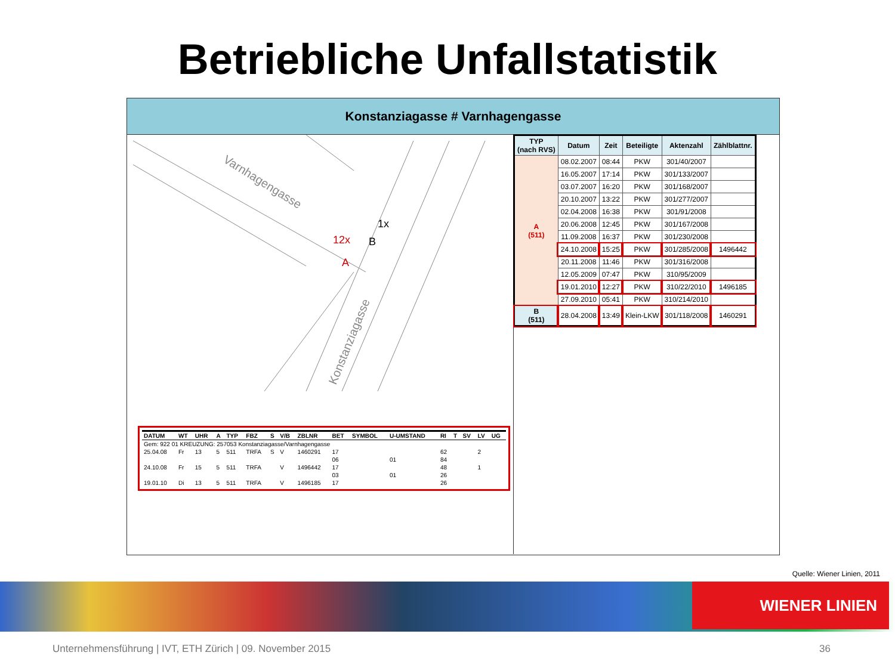Betriebliche Unfallstatistik
Konstanziagasse # Varnhagengasse
Varnhagengasse
Konstanziagasse
12x
A
B
1x
| DATUM | WT | UHR | A | TYP | FBZ | S | V/B | ZBLNR | BET | SYMBOL | U-UMSTAND | RI | T | SV | LV | UG |
| Gem: 922 01 KREUZUNG: 257053 Konstanziagasse/Varnhagengasse | | | | | | | | | | | | | | | | |
| 25.04.08 | Fr | 13 | 5 | 511 | TRFA | S | V | 1460291 | 17 | | | 62 | | | 2 | |
| | | | | | | | | | 06 | | 01 | 84 | | | | |
| 24.10.08 | Fr | 15 | 5 | 511 | TRFA | | V | 1496442 | 17 | | | 48 | | | 1 | |
| | | | | | | | | | 03 | | 01 | 26 | | | | |
| 19.01.10 | Di | 13 | 5 | 511 | TRFA | | V | 1496185 | 17 | | | 26 | | | | |
| TYP (nach RVS) | Datum | Zeit | Beteiligte | Aktenzahl | Zählblattnr. |
| --- | --- | --- | --- | --- | --- |
| A (511) | 08.02.2007 | 08:44 | PKW | 301/40/2007 | |
| | 16.05.2007 | 17:14 | PKW | 301/133/2007 | |
| | 03.07.2007 | 16:20 | PKW | 301/168/2007 | |
| | 20.10.2007 | 13:22 | PKW | 301/277/2007 | |
| | 02.04.2008 | 16:38 | PKW | 301/91/2008 | |
| | 20.06.2008 | 12:45 | PKW | 301/167/2008 | |
| | 11.09.2008 | 16:37 | PKW | 301/230/2008 | |
| | 24.10.2008 | 15:25 | PKW | 301/285/2008 | 1496442 |
| | 20.11.2008 | 11:46 | PKW | 301/316/2008 | |
| | 12.05.2009 | 07:47 | PKW | 310/95/2009 | |
| | 19.01.2010 | 12:27 | PKW | 310/22/2010 | 1496185 |
| | 27.09.2010 | 05:41 | PKW | 310/214/2010 | |
| B (511) | 28.04.2008 | 13:49 | Klein-LKW | 301/118/2008 | 1460291 |
Quelle: Wiener Linien, 2011
WIENER LINIEN
Unternehmensführung | IVT, ETH Zürich | 09. November 2015
36